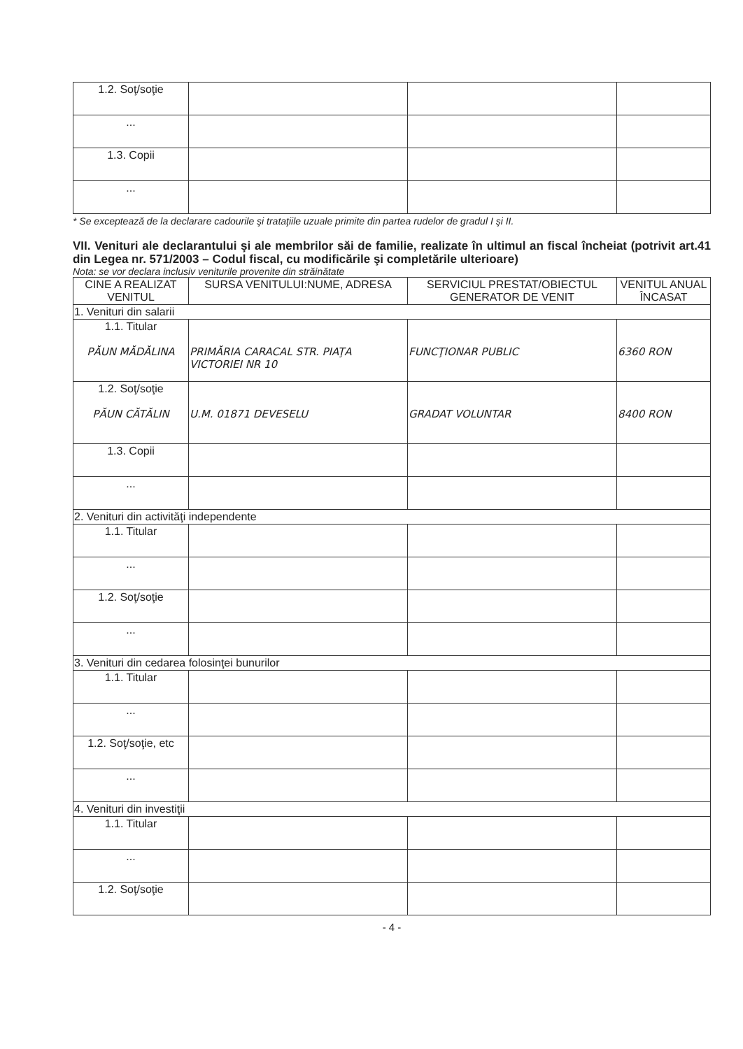| 1.2. Soţ/soţie | | | |
| ... | | | |
| 1.3. Copii | | | |
| ... | | | |
* Se exceptează de la declarare cadourile şi trataţiile uzuale primite din partea rudelor de gradul I şi II.
VII. Venituri ale declarantului şi ale membrilor săi de familie, realizate în ultimul an fiscal încheiat (potrivit art.41 din Legea nr. 571/2003 – Codul fiscal, cu modificările şi completările ulterioare)
Nota: se vor declara inclusiv veniturile provenite din străinătate
| CINE A REALIZAT VENITUL | SURSA VENITULUI:NUME, ADRESA | SERVICIUL PRESTAT/OBIECTUL GENERATOR DE VENIT | VENITUL ANUAL ÎNCASAT |
| --- | --- | --- | --- |
| 1. Venituri din salarii | | | |
| 1.1. Titular PĂUN MĂDĂLINA | PRIMĂRIA CARACAL STR. PIAŢA VICTORIEI NR 10 | FUNCŢIONAR PUBLIC | 6360 RON |
| 1.2. Soţ/soţie PĂUN CĂTĂLIN | U.M. 01871 DEVESELU | GRADAT VOLUNTAR | 8400 RON |
| 1.3. Copii | | | |
| ... | | | |
| 2. Venituri din activităţi independente | | | |
| 1.1. Titular | | | |
| ... | | | |
| 1.2. Soţ/soţie | | | |
| ... | | | |
| 3. Venituri din cedarea folosinţei bunurilor | | | |
| 1.1. Titular | | | |
| ... | | | |
| 1.2. Soţ/soţie, etc | | | |
| ... | | | |
| 4. Venituri din investiţii | | | |
| 1.1. Titular | | | |
| ... | | | |
| 1.2. Soţ/soţie | | | |
- 4 -